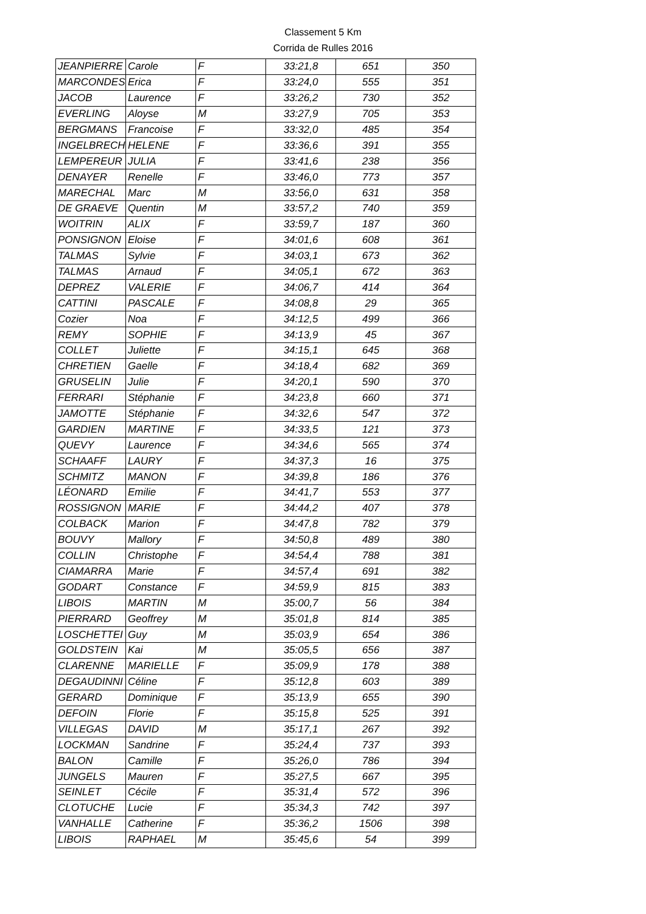Classement 5 Km
Corrida de Rulles 2016
| JEANPIERRE | Carole | F | 33:21,8 | 651 | 350 |
| MARCONDES | Erica | F | 33:24,0 | 555 | 351 |
| JACOB | Laurence | F | 33:26,2 | 730 | 352 |
| EVERLING | Aloyse | M | 33:27,9 | 705 | 353 |
| BERGMANS | Francoise | F | 33:32,0 | 485 | 354 |
| INGELBRECH | HELENE | F | 33:36,6 | 391 | 355 |
| LEMPEREUR | JULIA | F | 33:41,6 | 238 | 356 |
| DENAYER | Renelle | F | 33:46,0 | 773 | 357 |
| MARECHAL | Marc | M | 33:56,0 | 631 | 358 |
| DE GRAEVE | Quentin | M | 33:57,2 | 740 | 359 |
| WOITRIN | ALIX | F | 33:59,7 | 187 | 360 |
| PONSIGNON | Eloise | F | 34:01,6 | 608 | 361 |
| TALMAS | Sylvie | F | 34:03,1 | 673 | 362 |
| TALMAS | Arnaud | F | 34:05,1 | 672 | 363 |
| DEPREZ | VALERIE | F | 34:06,7 | 414 | 364 |
| CATTINI | PASCALE | F | 34:08,8 | 29 | 365 |
| Cozier | Noa | F | 34:12,5 | 499 | 366 |
| REMY | SOPHIE | F | 34:13,9 | 45 | 367 |
| COLLET | Juliette | F | 34:15,1 | 645 | 368 |
| CHRETIEN | Gaelle | F | 34:18,4 | 682 | 369 |
| GRUSELIN | Julie | F | 34:20,1 | 590 | 370 |
| FERRARI | Stéphanie | F | 34:23,8 | 660 | 371 |
| JAMOTTE | Stéphanie | F | 34:32,6 | 547 | 372 |
| GARDIEN | MARTINE | F | 34:33,5 | 121 | 373 |
| QUEVY | Laurence | F | 34:34,6 | 565 | 374 |
| SCHAAFF | LAURY | F | 34:37,3 | 16 | 375 |
| SCHMITZ | MANON | F | 34:39,8 | 186 | 376 |
| LÉONARD | Emilie | F | 34:41,7 | 553 | 377 |
| ROSSIGNON | MARIE | F | 34:44,2 | 407 | 378 |
| COLBACK | Marion | F | 34:47,8 | 782 | 379 |
| BOUVY | Mallory | F | 34:50,8 | 489 | 380 |
| COLLIN | Christophe | F | 34:54,4 | 788 | 381 |
| CIAMARRA | Marie | F | 34:57,4 | 691 | 382 |
| GODART | Constance | F | 34:59,9 | 815 | 383 |
| LIBOIS | MARTIN | M | 35:00,7 | 56 | 384 |
| PIERRARD | Geoffrey | M | 35:01,8 | 814 | 385 |
| LOSCHETTEI | Guy | M | 35:03,9 | 654 | 386 |
| GOLDSTEIN | Kai | M | 35:05,5 | 656 | 387 |
| CLARENNE | MARIELLE | F | 35:09,9 | 178 | 388 |
| DEGAUDINNI | Céline | F | 35:12,8 | 603 | 389 |
| GERARD | Dominique | F | 35:13,9 | 655 | 390 |
| DEFOIN | Florie | F | 35:15,8 | 525 | 391 |
| VILLEGAS | DAVID | M | 35:17,1 | 267 | 392 |
| LOCKMAN | Sandrine | F | 35:24,4 | 737 | 393 |
| BALON | Camille | F | 35:26,0 | 786 | 394 |
| JUNGELS | Mauren | F | 35:27,5 | 667 | 395 |
| SEINLET | Cécile | F | 35:31,4 | 572 | 396 |
| CLOTUCHE | Lucie | F | 35:34,3 | 742 | 397 |
| VANHALLE | Catherine | F | 35:36,2 | 1506 | 398 |
| LIBOIS | RAPHAEL | M | 35:45,6 | 54 | 399 |